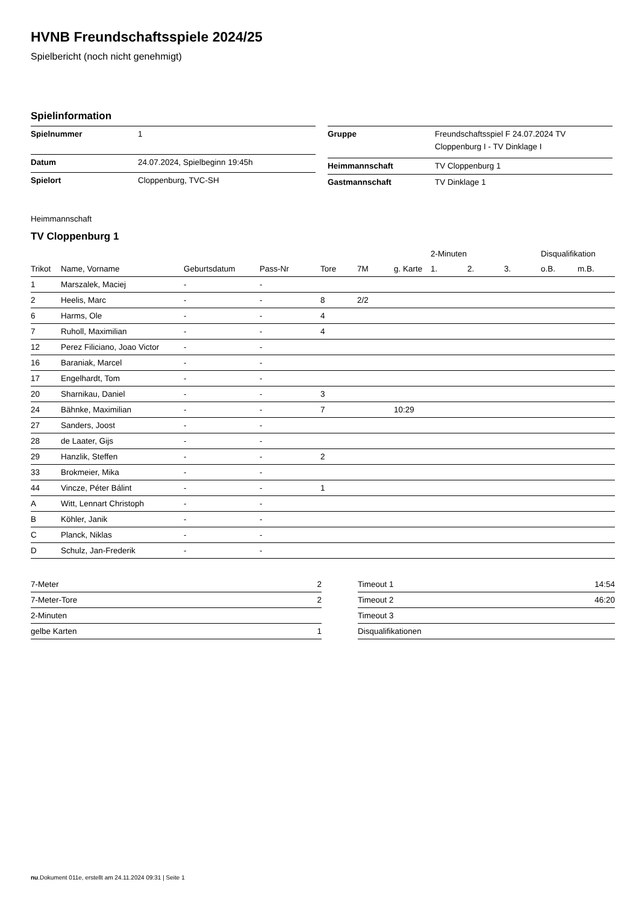HVNB Freundschaftsspiele 2024/25
Spielbericht (noch nicht genehmigt)
Spielinformation
| Spielnummer | 1 |
| Datum | 24.07.2024, Spielbeginn 19:45h |
| Spielort | Cloppenburg, TVC-SH |
| Gruppe | Freundschaftsspiel F 24.07.2024 TV Cloppenburg I - TV Dinklage I |
| Heimmannschaft | TV Cloppenburg 1 |
| Gastmannschaft | TV Dinklage 1 |
Heimmannschaft
TV Cloppenburg 1
| | | | | | | | 2-Minuten | | | Disqualifikation | |
| --- | --- | --- | --- | --- | --- | --- | --- | --- | --- | --- | --- |
| Trikot | Name, Vorname | Geburtsdatum | Pass-Nr | Tore | 7M | g. Karte | 1. | 2. | 3. | o.B. | m.B. |
| 1 | Marszalek, Maciej | - | - | | | | | | | | |
| 2 | Heelis, Marc | - | - | 8 | 2/2 | | | | | | |
| 6 | Harms, Ole | - | - | 4 | | | | | | | |
| 7 | Ruholl, Maximilian | - | - | 4 | | | | | | | |
| 12 | Perez Filiciano, Joao Victor | - | - | | | | | | | | |
| 16 | Baraniak, Marcel | - | - | | | | | | | | |
| 17 | Engelhardt, Tom | - | - | | | | | | | | |
| 20 | Sharnikau, Daniel | - | - | 3 | | | | | | | |
| 24 | Bähnke, Maximilian | - | - | 7 | | 10:29 | | | | | |
| 27 | Sanders, Joost | - | - | | | | | | | | |
| 28 | de Laater, Gijs | - | - | | | | | | | | |
| 29 | Hanzlik, Steffen | - | - | 2 | | | | | | | |
| 33 | Brokmeier, Mika | - | - | | | | | | | | |
| 44 | Vincze, Péter Bálint | - | - | 1 | | | | | | | |
| A | Witt, Lennart Christoph | - | - | | | | | | | | |
| B | Köhler, Janik | - | - | | | | | | | | |
| C | Planck, Niklas | - | - | | | | | | | | |
| D | Schulz, Jan-Frederik | - | - | | | | | | | | |
| 7-Meter | 2 |
| 7-Meter-Tore | 2 |
| 2-Minuten | |
| gelbe Karten | 1 |
| Timeout 1 | 14:54 |
| Timeout 2 | 46:20 |
| Timeout 3 | |
| Disqualifikationen | |
nu.Dokument 011e, erstellt am 24.11.2024 09:31 | Seite 1